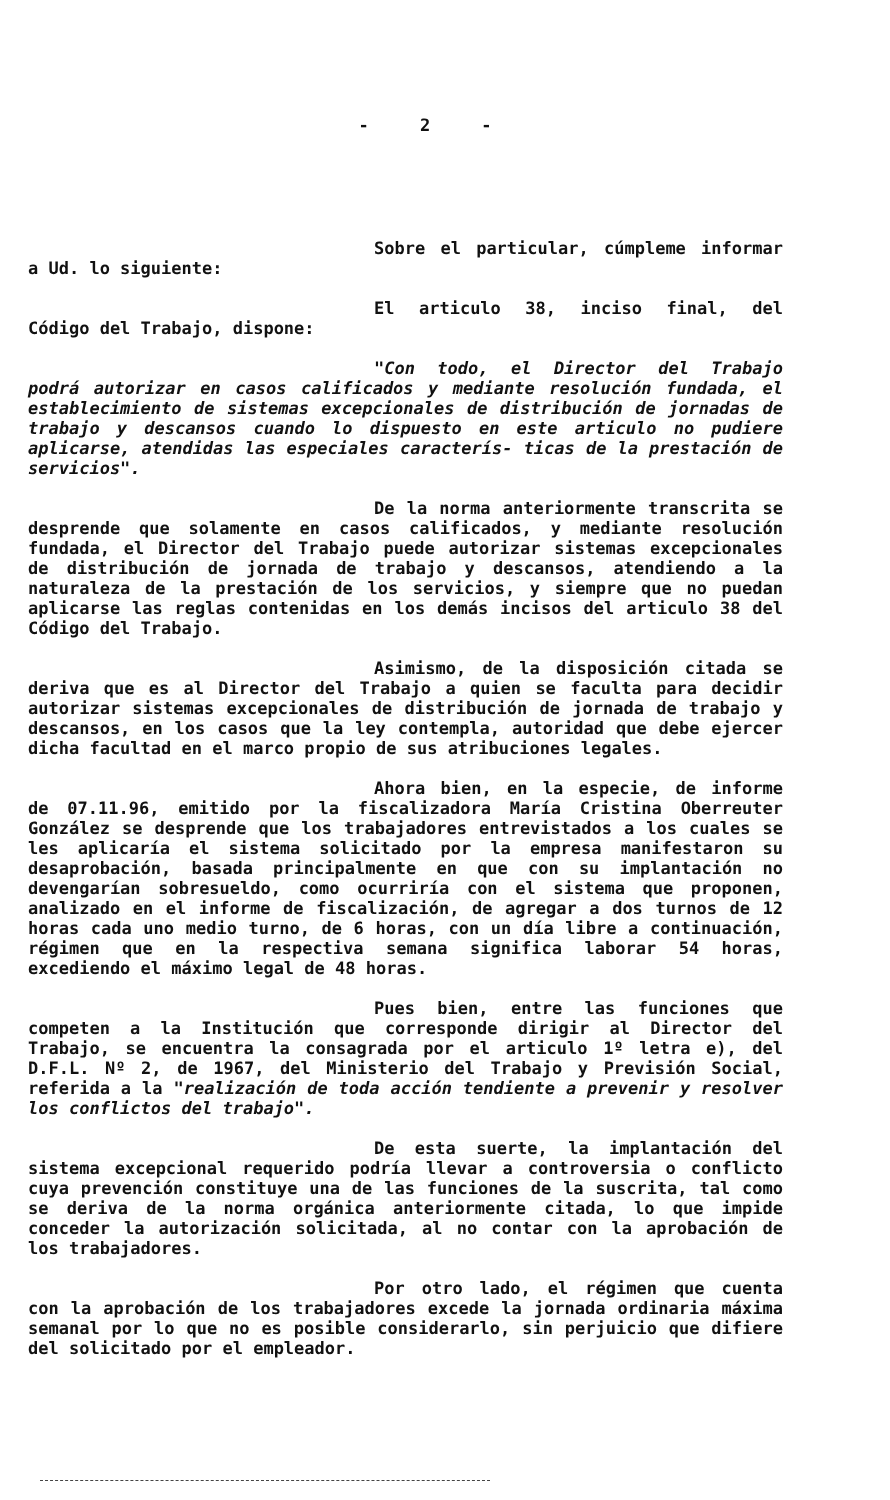- 2 -
Sobre el particular, cúmpleme informar a Ud. lo siguiente:
El articulo 38, inciso final, del Código del Trabajo, dispone:
"Con todo, el Director del Trabajo podrá autorizar en casos calificados y mediante resolución fundada, el establecimiento de sistemas excepcionales de distribución de jornadas de trabajo y descansos cuando lo dispuesto en este articulo no pudiere aplicarse, atendidas las especiales caracterís- ticas de la prestación de servicios".
De la norma anteriormente transcrita se desprende que solamente en casos calificados, y mediante resolución fundada, el Director del Trabajo puede autorizar sistemas excepcionales de distribución de jornada de trabajo y descansos, atendiendo a la naturaleza de la prestación de los servicios, y siempre que no puedan aplicarse las reglas contenidas en los demás incisos del articulo 38 del Código del Trabajo.
Asimismo, de la disposición citada se deriva que es al Director del Trabajo a quien se faculta para decidir autorizar sistemas excepcionales de distribución de jornada de trabajo y descansos, en los casos que la ley contempla, autoridad que debe ejercer dicha facultad en el marco propio de sus atribuciones legales.
Ahora bien, en la especie, de informe de 07.11.96, emitido por la fiscalizadora María Cristina Oberreuter González se desprende que los trabajadores entrevistados a los cuales se les aplicaría el sistema solicitado por la empresa manifestaron su desaprobación, basada principalmente en que con su implantación no devengarían sobresueldo, como ocurriría con el sistema que proponen, analizado en el informe de fiscalización, de agregar a dos turnos de 12 horas cada uno medio turno, de 6 horas, con un día libre a continuación, régimen que en la respectiva semana significa laborar 54 horas, excediendo el máximo legal de 48 horas.
Pues bien, entre las funciones que competen a la Institución que corresponde dirigir al Director del Trabajo, se encuentra la consagrada por el articulo 1º letra e), del D.F.L. Nº 2, de 1967, del Ministerio del Trabajo y Previsión Social, referida a la "realización de toda acción tendiente a prevenir y resolver los conflictos del trabajo".
De esta suerte, la implantación del sistema excepcional requerido podría llevar a controversia o conflicto cuya prevención constituye una de las funciones de la suscrita, tal como se deriva de la norma orgánica anteriormente citada, lo que impide conceder la autorización solicitada, al no contar con la aprobación de los trabajadores.
Por otro lado, el régimen que cuenta con la aprobación de los trabajadores excede la jornada ordinaria máxima semanal por lo que no es posible considerarlo, sin perjuicio que difiere del solicitado por el empleador.